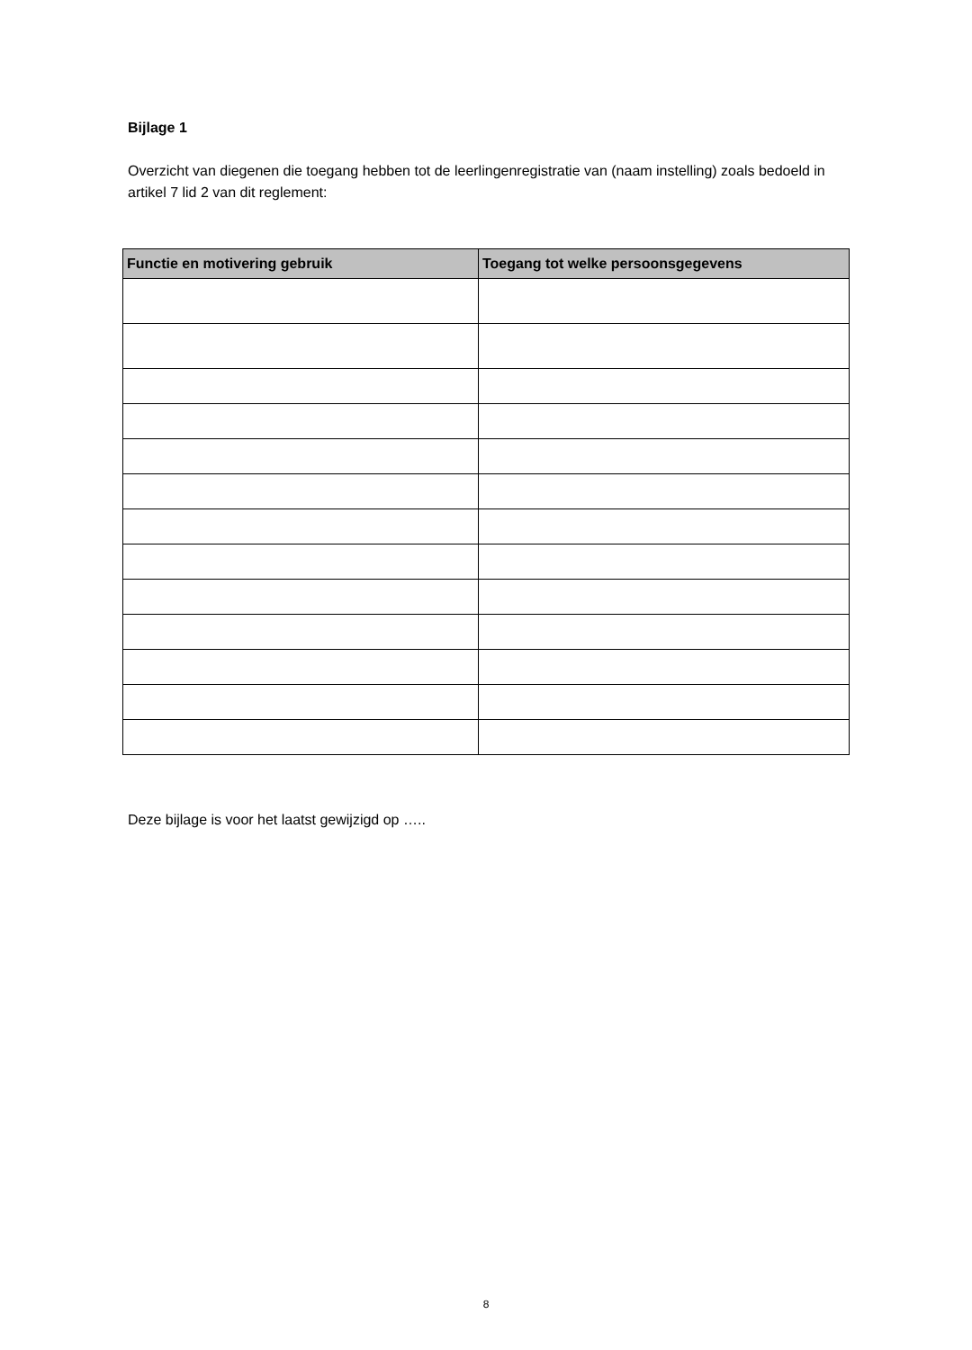Bijlage 1
Overzicht van diegenen die toegang hebben tot de leerlingenregistratie van (naam instelling) zoals bedoeld in artikel 7 lid 2 van dit reglement:
| Functie en motivering gebruik | Toegang tot welke persoonsgegevens |
| --- | --- |
Deze bijlage is voor het laatst gewijzigd op …..
8